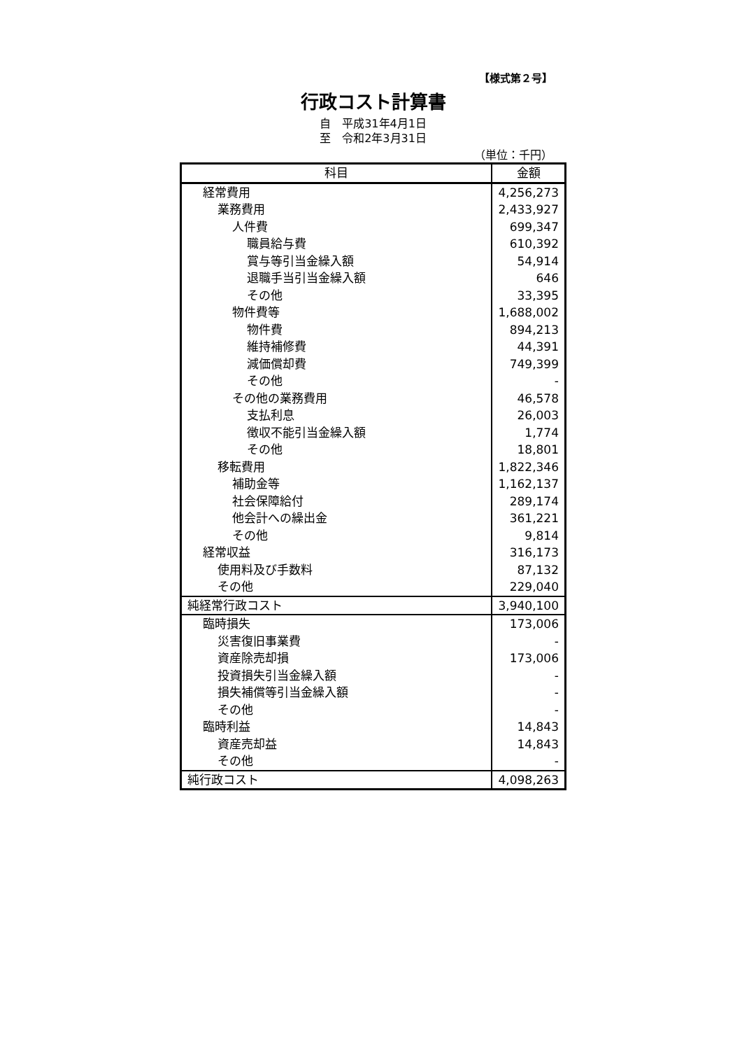【様式第２号】
行政コスト計算書
自　平成31年4月1日
至　令和2年3月31日
（単位：千円）
| 科目 | 金額 |
| --- | --- |
| 経常費用 | 4,256,273 |
| 業務費用 | 2,433,927 |
| 人件費 | 699,347 |
| 職員給与費 | 610,392 |
| 賞与等引当金繰入額 | 54,914 |
| 退職手当引当金繰入額 | 646 |
| その他 | 33,395 |
| 物件費等 | 1,688,002 |
| 物件費 | 894,213 |
| 維持補修費 | 44,391 |
| 減価償却費 | 749,399 |
| その他 | - |
| その他の業務費用 | 46,578 |
| 支払利息 | 26,003 |
| 徴収不能引当金繰入額 | 1,774 |
| その他 | 18,801 |
| 移転費用 | 1,822,346 |
| 補助金等 | 1,162,137 |
| 社会保障給付 | 289,174 |
| 他会計への繰出金 | 361,221 |
| その他 | 9,814 |
| 経常収益 | 316,173 |
| 使用料及び手数料 | 87,132 |
| その他 | 229,040 |
| 純経常行政コスト | 3,940,100 |
| 臨時損失 | 173,006 |
| 災害復旧事業費 | - |
| 資産除売却損 | 173,006 |
| 投資損失引当金繰入額 | - |
| 損失補償等引当金繰入額 | - |
| その他 | - |
| 臨時利益 | 14,843 |
| 資産売却益 | 14,843 |
| その他 | - |
| 純行政コスト | 4,098,263 |